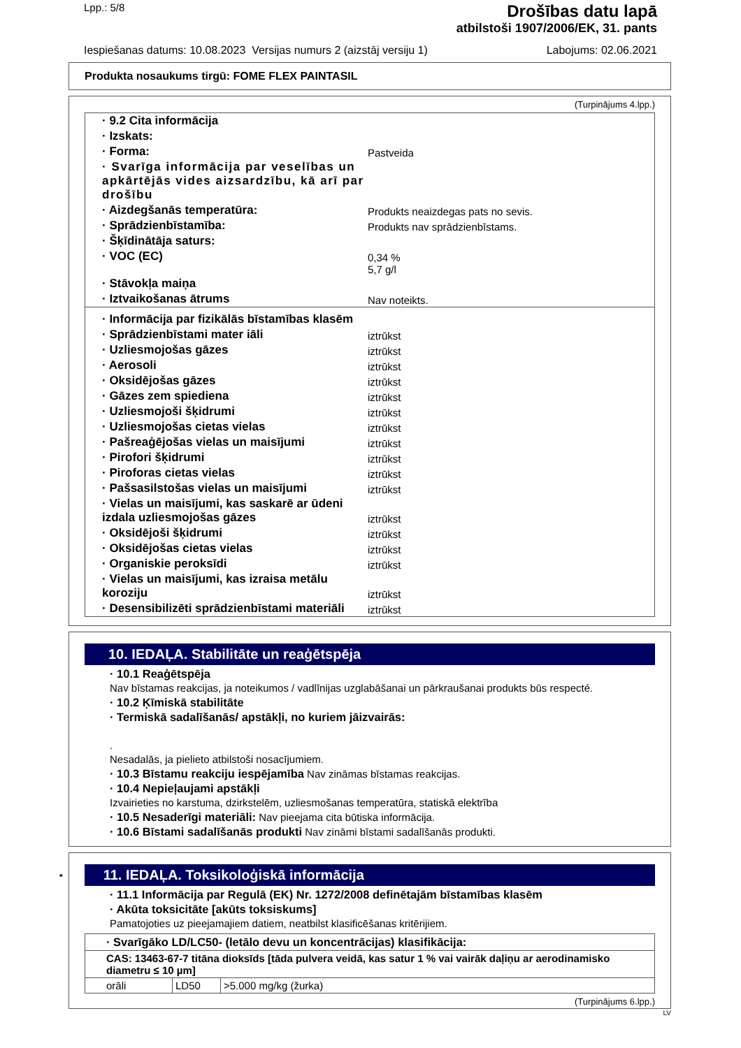Lpp.: 5/8
Drošības datu lapā
atbilstoši 1907/2006/EK, 31. pants
Iespiešanas datums: 10.08.2023 Versijas numurs 2 (aizstāj versiju 1) Labojums: 02.06.2021
Produkta nosaukums tirgū: FOME FLEX PAINTASIL
(Turpinājums 4.lpp.)
| · 9.2 Cita informācija | |
| · Izskats: | |
| · Forma: | Pastveida |
| · Svarīga informācija par veselības un apkārtējās vides aizsardzību, kā arī par drošību | |
| · Aizdegšanās temperatūra: | Produkts neaizdegas pats no sevis. |
| · Sprādzienbīstamība: | Produkts nav sprādzienbīstams. |
| · Šķīdinātāja saturs: | |
| · VOC (EC) | 0,34 % 5,7 g/l |
| · Stāvokļa maiņa | |
| · Iztvaikošanas ātrums | Nav noteikts. |
| · Informācija par fizikālās bīstamības klasēm | |
| · Sprādzienbīstami mater iāli | iztrūkst |
| · Uzliesmojošas gāzes | iztrūkst |
| · Aerosoli | iztrūkst |
| · Oksidējošas gāzes | iztrūkst |
| · Gāzes zem spiediena | iztrūkst |
| · Uzliesmojoši šķidrumi | iztrūkst |
| · Uzliesmojošas cietas vielas | iztrūkst |
| · Pašreaģējošas vielas un maisījumi | iztrūkst |
| · Pirofori šķidrumi | iztrūkst |
| · Piroforas cietas vielas | iztrūkst |
| · Pašsasilstošas vielas un maisījumi | iztrūkst |
| · Vielas un maisījumi, kas saskarē ar ūdeni izdala uzliesmojošas gāzes | iztrūkst |
| · Oksidējoši šķidrumi | iztrūkst |
| · Oksidējošas cietas vielas | iztrūkst |
| · Organiskie peroksīdi | iztrūkst |
| · Vielas un maisījumi, kas izraisa metālu koroziju | iztrūkst |
| · Desensibilizēti sprādzienbīstami materiāli | iztrūkst |
10. IEDAĻA. Stabilitāte un reaģētspēja
· 10.1 Reaģētspēja
Nav bīstamas reakcijas, ja noteikumos / vadlīnijas uzglabāšanai un pārkraušanai produkts būs respecté.
· 10.2 Ķīmiskā stabilitāte
· Termiskā sadalīšanās/ apstākļi, no kuriem jāizvairās:
.
Nesadalās, ja pielieto atbilstoši nosacījumiem.
· 10.3 Bīstamu reakciju iespējamība Nav zināmas bīstamas reakcijas.
· 10.4 Nepieļaujami apstākļi
Izvairieties no karstuma, dzirkstelēm, uzliesmošanas temperatūra, statiskā elektrība
· 10.5 Nesaderīgi materiāli: Nav pieejama cita būtiska informācija.
· 10.6 Bīstami sadalīšanās produkti Nav zināmi bīstami sadalīšanās produkti.
* 11. IEDAĻA. Toksikoloģiskā informācija
· 11.1 Informācija par Regulā (EK) Nr. 1272/2008 definētajām bīstamības klasēm
· Akūta toksicitāte [akūts toksiskums]
Pamatojoties uz pieejamajiem datiem, neatbilst klasificēšanas kritērijiem.
| · Svarīgāko LD/LC50- (letālo devu un koncentrācijas) klasifikācija: | | |
| CAS: 13463-67-7 titāna dioksīds [tāda pulvera veidā, kas satur 1 % vai vairāk daļiņu ar aerodinamisko diametru ≤ 10 µm] | | |
| orāli | LD50 | >5.000 mg/kg (žurka) |
(Turpinājums 6.lpp.)
LV